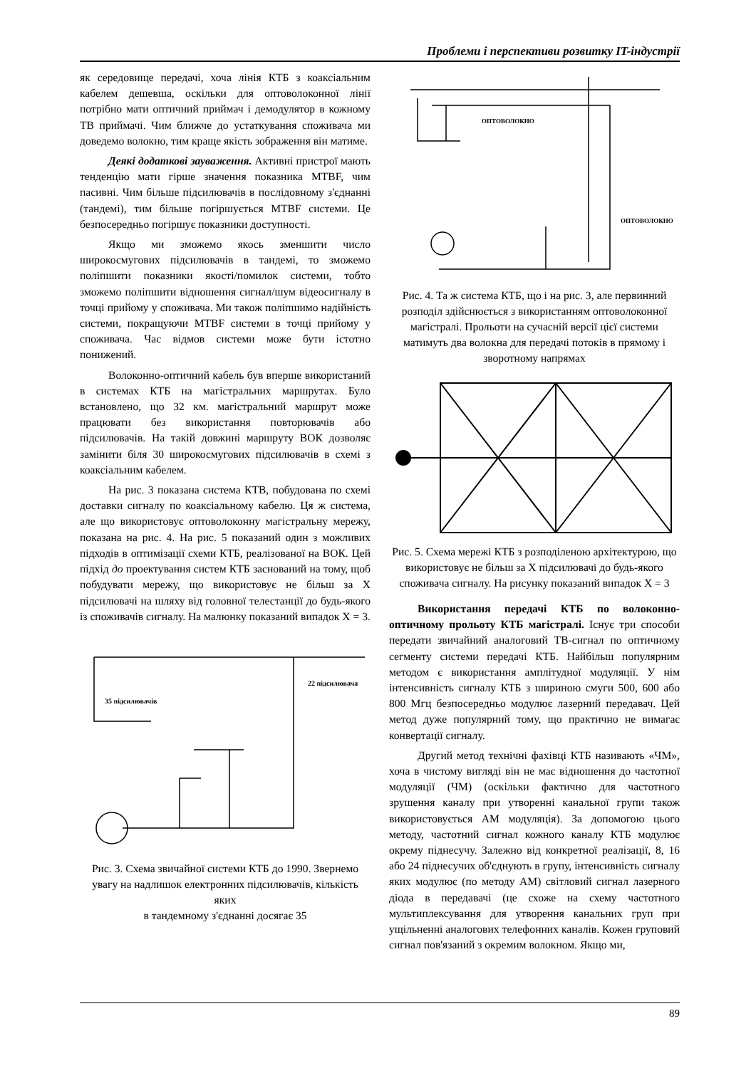Проблеми і перспективи розвитку IT-індустрії
як середовище передачі, хоча лінія КТБ з коаксіальним кабелем дешевша, оскільки для оптоволоконної лінії потрібно мати оптичний приймач і демодулятор в кожному ТВ приймачі. Чим ближче до устаткування споживача ми доведемо волокно, тим краще якість зображення він матиме.
Деякі додаткові зауваження. Активні пристрої мають тенденцію мати гірше значення показника MTBF, чим пасивні. Чим більше підсилювачів в послідовному з'єднанні (тандемі), тим більше погіршується MTBF системи. Це безпосередньо погіршує показники доступності.
Якщо ми зможемо якось зменшити число широкосмугових підсилювачів в тандемі, то зможемо поліпшити показники якості/помилок системи, тобто зможемо поліпшити відношення сигнал/шум відеосигналу в точці прийому у споживача. Ми також поліпшимо надійність системи, покращуючи MTBF системи в точці прийому у споживача. Час відмов системи може бути істотно понижений.
Волоконно-оптичний кабель був вперше використаний в системах КТБ на магістральних маршрутах. Було встановлено, що 32 км. магістральний маршрут може працювати без використання повторювачів або підсилювачів. На такій довжині маршруту ВОК дозволяє замінити біля 30 широкосмугових підсилювачів в схемі з коаксіальним кабелем.
На рис. 3 показана система КТВ, побудована по схемі доставки сигналу по коаксіальному кабелю. Ця ж система, але що використовує оптоволоконну магістральну мережу, показана на рис. 4. На рис. 5 показаний один з можливих підходів в оптимізації схеми КТБ, реалізованої на ВОК. Цей підхід до проектування систем КТБ заснований на тому, щоб побудувати мережу, що використовує не більш за X підсилювачі на шляху від головної телестанції до будь-якого із споживачів сигналу. На малюнку показаний випадок X = 3.
22 підсилювача
35 підсилювачів
Рис. 3. Схема звичайної системи КТБ до 1990. Звернемо увагу на надлишок електронних підсилювачів, кількість яких
в тандемному з'єднанні досягає 35
ОПТОВОЛОКНО
ОПТОВОЛОКНО
Рис. 4. Та ж система КТБ, що і на рис. 3, але первинний розподіл здійснюється з використанням оптоволоконної магістралі. Прольоти на сучасній версії цієї системи матимуть два волокна для передачі потоків в прямому і зворотному напрямах
Рис. 5. Схема мережі КТБ з розподіленою архітектурою, що використовує не більш за X підсилювачі до будь-якого споживача сигналу. На рисунку показаний випадок X = 3
Використання передачі КТБ по волоконно-оптичному прольоту КТБ магістралі. Існує три способи передати звичайний аналоговий ТВ-сигнал по оптичному сегменту системи передачі КТБ. Найбільш популярним методом є використання амплітудної модуляції. У нім інтенсивність сигналу КТБ з шириною смуги 500, 600 або 800 Мгц безпосередньо модулює лазерний передавач. Цей метод дуже популярний тому, що практично не вимагає конвертації сигналу.
Другий метод технічні фахівці КТБ називають «ЧМ», хоча в чистому вигляді він не має відношення до частотної модуляції (ЧМ) (оскільки фактично для частотного зрушення каналу при утворенні канальної групи також використовується АМ модуляція). За допомогою цього методу, частотний сигнал кожного каналу КТБ модулює окрему піднесучу. Залежно від конкретної реалізації, 8, 16 або 24 піднесучих об'єднують в групу, інтенсивність сигналу яких модулює (по методу АМ) світловий сигнал лазерного діода в передавачі (це схоже на схему частотного мультиплексування для утворення канальних груп при ущільненні аналогових телефонних каналів. Кожен груповий сигнал пов'язаний з окремим волокном. Якщо ми,
89